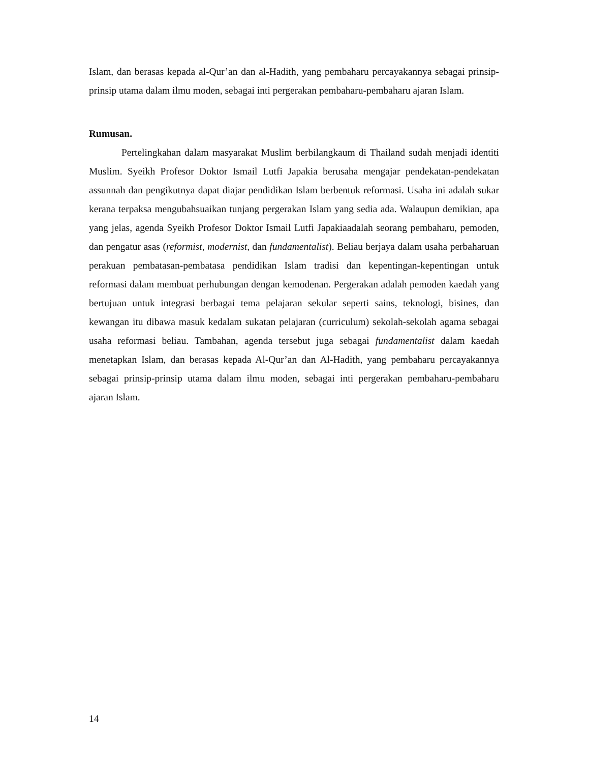Islam, dan berasas kepada al-Qur’an dan al-Hadith, yang pembaharu percayakannya sebagai prinsip-prinsip utama dalam ilmu moden, sebagai inti pergerakan pembaharu-pembaharu ajaran Islam.
Rumusan.
Pertelingkahan dalam masyarakat Muslim berbilangkaum di Thailand sudah menjadi identiti Muslim. Syeikh Profesor Doktor Ismail Lutfi Japakia berusaha mengajar pendekatan-pendekatan assunnah dan pengikutnya dapat diajar pendidikan Islam berbentuk reformasi. Usaha ini adalah sukar kerana terpaksa mengubahsuaikan tunjang pergerakan Islam yang sedia ada. Walaupun demikian, apa yang jelas, agenda Syeikh Profesor Doktor Ismail Lutfi Japakiaadalah seorang pembaharu, pemoden, dan pengatur asas (reformist, modernist, dan fundamentalist). Beliau berjaya dalam usaha perbaharuan perakuan pembatasan-pembatasa pendidikan Islam tradisi dan kepentingan-kepentingan untuk reformasi dalam membuat perhubungan dengan kemodenan. Pergerakan adalah pemoden kaedah yang bertujuan untuk integrasi berbagai tema pelajaran sekular seperti sains, teknologi, bisines, dan kewangan itu dibawa masuk kedalam sukatan pelajaran (curriculum) sekolah-sekolah agama sebagai usaha reformasi beliau. Tambahan, agenda tersebut juga sebagai fundamentalist dalam kaedah menetapkan Islam, dan berasas kepada Al-Qur’an dan Al-Hadith, yang pembaharu percayakannya sebagai prinsip-prinsip utama dalam ilmu moden, sebagai inti pergerakan pembaharu-pembaharu ajaran Islam.
14